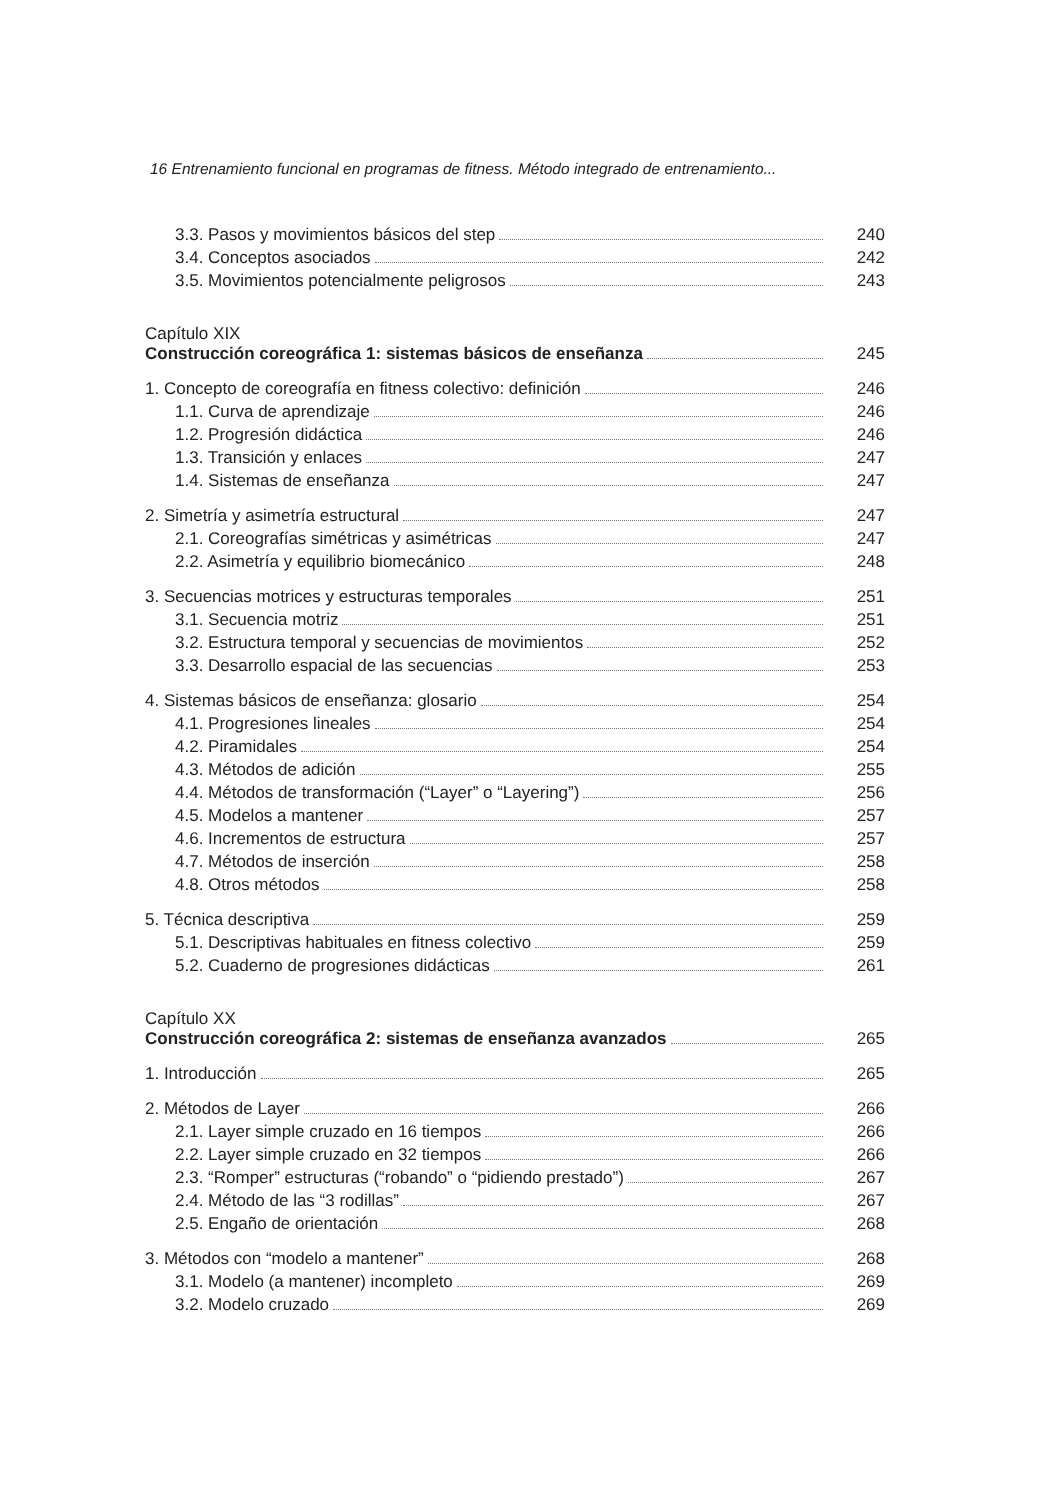16 Entrenamiento funcional en programas de fitness. Método integrado de entrenamiento...
3.3. Pasos y movimientos básicos del step 240
3.4. Conceptos asociados 242
3.5. Movimientos potencialmente peligrosos 243
Capítulo XIX
Construcción coreográfica 1: sistemas básicos de enseñanza 245
1. Concepto de coreografía en fitness colectivo: definición 246
1.1. Curva de aprendizaje 246
1.2. Progresión didáctica 246
1.3. Transición y enlaces 247
1.4. Sistemas de enseñanza 247
2. Simetría y asimetría estructural 247
2.1. Coreografías simétricas y asimétricas 247
2.2. Asimetría y equilibrio biomecánico 248
3. Secuencias motrices y estructuras temporales 251
3.1. Secuencia motriz 251
3.2. Estructura temporal y secuencias de movimientos 252
3.3. Desarrollo espacial de las secuencias 253
4. Sistemas básicos de enseñanza: glosario 254
4.1. Progresiones lineales 254
4.2. Piramidales 254
4.3. Métodos de adición 255
4.4. Métodos de transformación (“Layer” o “Layering”) 256
4.5. Modelos a mantener 257
4.6. Incrementos de estructura 257
4.7. Métodos de inserción 258
4.8. Otros métodos 258
5. Técnica descriptiva 259
5.1. Descriptivas habituales en fitness colectivo 259
5.2. Cuaderno de progresiones didácticas 261
Capítulo XX
Construcción coreográfica 2: sistemas de enseñanza avanzados 265
1. Introducción 265
2. Métodos de Layer 266
2.1. Layer simple cruzado en 16 tiempos 266
2.2. Layer simple cruzado en 32 tiempos 266
2.3. “Romper” estructuras (“robando” o “pidiendo prestado”) 267
2.4. Método de las “3 rodillas” 267
2.5. Engaño de orientación 268
3. Métodos con “modelo a mantener” 268
3.1. Modelo (a mantener) incompleto 269
3.2. Modelo cruzado 269